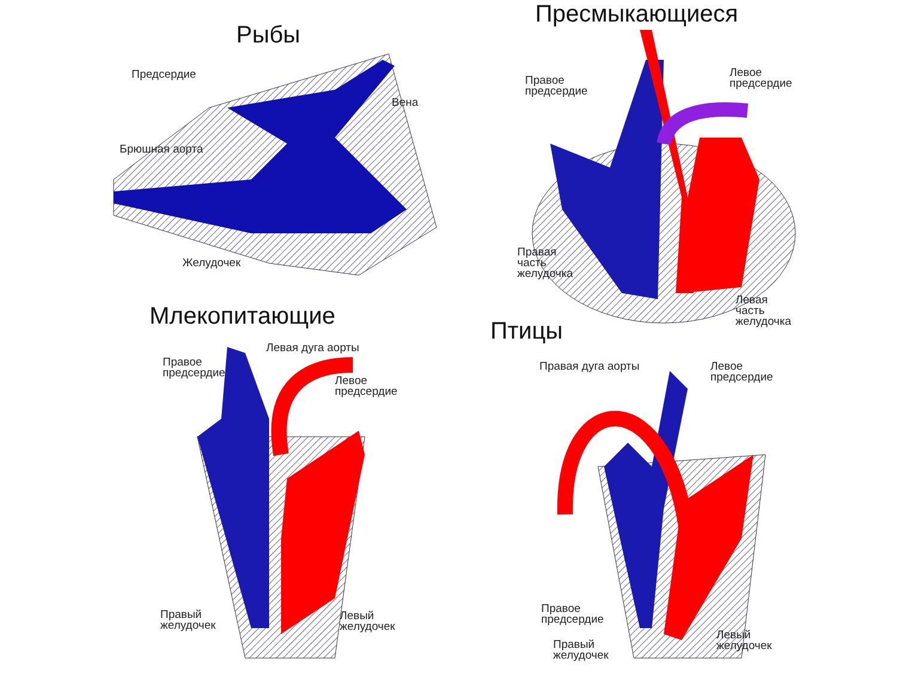Рыбы
Предсердие
Вена
Брюшная аорта
Желудочек
Пресмыкающиеся
Правое
предсердие
Левое
предсердие
Правая
часть
желудочка
Левая
часть
желудочка
Млекопитающие
Правое
предсердие
Левая дуга аорты
Левое
предсердие
Правый
желудочек
Левый
желудочек
Птицы
Правая дуга аорты
Левое
предсердие
Правое
предсердие
Правый
желудочек
Левый
желудочек